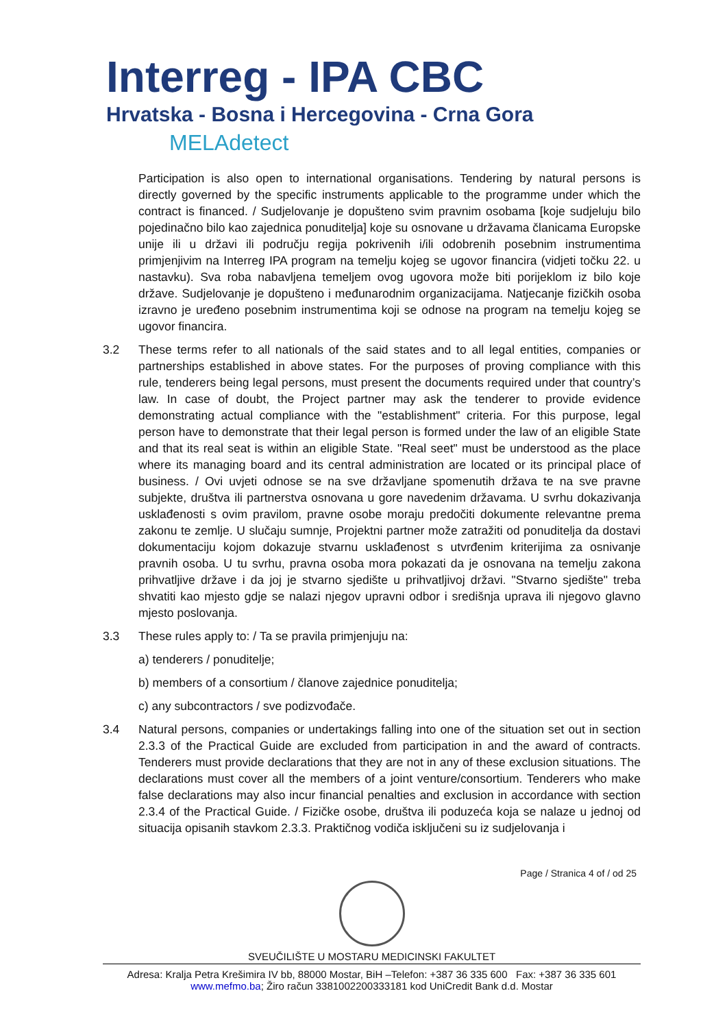Interreg - IPA CBC
Hrvatska - Bosna i Hercegovina - Crna Gora
MELAdetect
Participation is also open to international organisations. Tendering by natural persons is directly governed by the specific instruments applicable to the programme under which the contract is financed. / Sudjelovanje je dopušteno svim pravnim osobama [koje sudjeluju bilo pojedinačno bilo kao zajednica ponuditelja] koje su osnovane u državama članicama Europske unije ili u državi ili području regija pokrivenih i/ili odobrenih posebnim instrumentima primjenjivim na Interreg IPA program na temelju kojeg se ugovor financira (vidjeti točku 22. u nastavku). Sva roba nabavljena temeljem ovog ugovora može biti porijeklom iz bilo koje države. Sudjelovanje je dopušteno i međunarodnim organizacijama. Natjecanje fizičkih osoba izravno je uređeno posebnim instrumentima koji se odnose na program na temelju kojeg se ugovor financira.
3.2 These terms refer to all nationals of the said states and to all legal entities, companies or partnerships established in above states. For the purposes of proving compliance with this rule, tenderers being legal persons, must present the documents required under that country’s law. In case of doubt, the Project partner may ask the tenderer to provide evidence demonstrating actual compliance with the "establishment" criteria. For this purpose, legal person have to demonstrate that their legal person is formed under the law of an eligible State and that its real seat is within an eligible State. "Real seet" must be understood as the place where its managing board and its central administration are located or its principal place of business. / Ovi uvjeti odnose se na sve državljane spomenutih država te na sve pravne subjekte, društva ili partnerstva osnovana u gore navedenim državama. U svrhu dokazivanja usklađenosti s ovim pravilom, pravne osobe moraju predočiti dokumente relevantne prema zakonu te zemlje. U slučaju sumnje, Projektni partner može zatražiti od ponuditelja da dostavi dokumentaciju kojom dokazuje stvarnu usklađenost s utvrđenim kriterijima za osnivanje pravnih osoba. U tu svrhu, pravna osoba mora pokazati da je osnovana na temelju zakona prihvatljive države i da joj je stvarno sjedište u prihvatljivoj državi. "Stvarno sjedište" treba shvatiti kao mjesto gdje se nalazi njegov upravni odbor i središnja uprava ili njegovo glavno mjesto poslovanja.
3.3 These rules apply to: / Ta se pravila primjenjuju na:
a) tenderers / ponuditelje;
b) members of a consortium / članove zajednice ponuditelja;
c) any subcontractors / sve podizvođače.
3.4 Natural persons, companies or undertakings falling into one of the situation set out in section 2.3.3 of the Practical Guide are excluded from participation in and the award of contracts. Tenderers must provide declarations that they are not in any of these exclusion situations. The declarations must cover all the members of a joint venture/consortium. Tenderers who make false declarations may also incur financial penalties and exclusion in accordance with section 2.3.4 of the Practical Guide. / Fizičke osobe, društva ili poduzeća koja se nalaze u jednoj od situacija opisanih stavkom 2.3.3. Praktičnog vodiča isključeni su iz sudjelovanja i
Page / Stranica 4 of / od 25
SVEUČILIŠTE U MOSTARU MEDICINSKI FAKULTET
Adresa: Kralja Petra Krešimira IV bb, 88000 Mostar, BiH –Telefon: +387 36 335 600 Fax: +387 36 335 601
www.mefmo.ba; Žiro račun 3381002200333181 kod UniCredit Bank d.d. Mostar